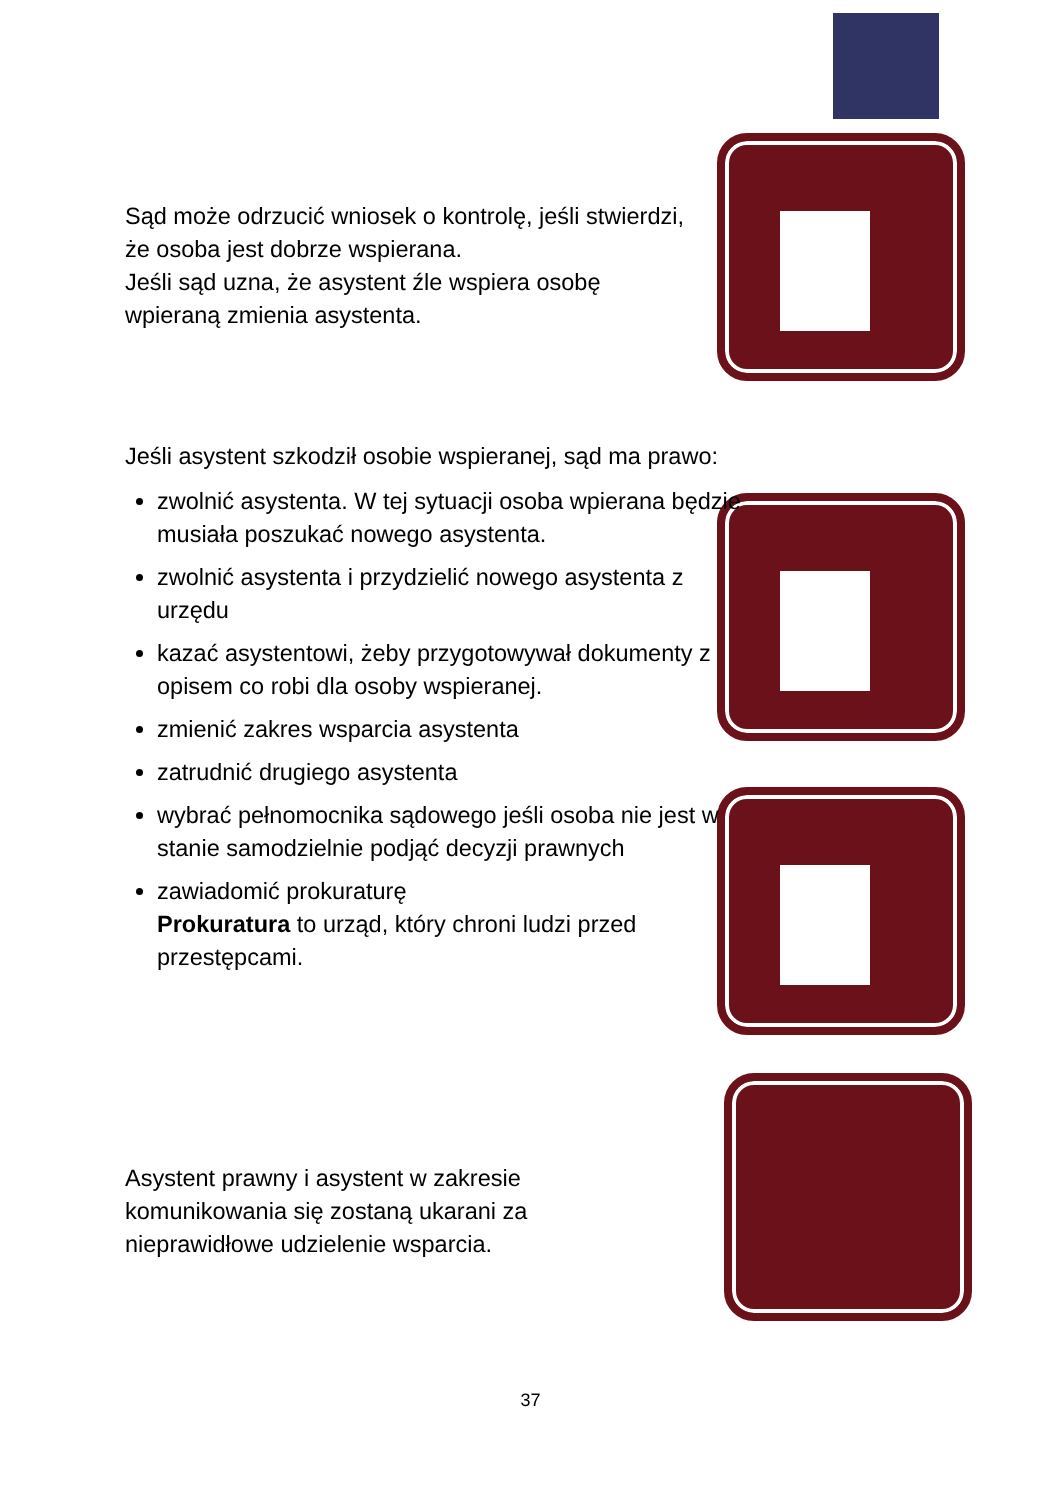Sąd może odrzucić wniosek o kontrolę, jeśli stwierdzi, że osoba jest dobrze wspierana.
Jeśli sąd uzna, że asystent źle wspiera osobę wpieraną zmienia asystenta.
Jeśli asystent szkodził osobie wspieranej, sąd ma prawo:
zwolnić asystenta. W tej sytuacji osoba wpierana będzie musiała poszukać nowego asystenta.
zwolnić asystenta i przydzielić nowego asystenta z urzędu
kazać asystentowi, żeby przygotowywał dokumenty z opisem co robi dla osoby wspieranej.
zmienić zakres wsparcia asystenta
zatrudnić drugiego asystenta
wybrać pełnomocnika sądowego jeśli osoba nie jest w stanie samodzielnie podjąć decyzji prawnych
zawiadomić prokuraturę
Prokuratura to urząd, który chroni ludzi przed przestępcami.
Asystent prawny i asystent w zakresie komunikowania się zostaną ukarani za nieprawidłowe udzielenie wsparcia.
37